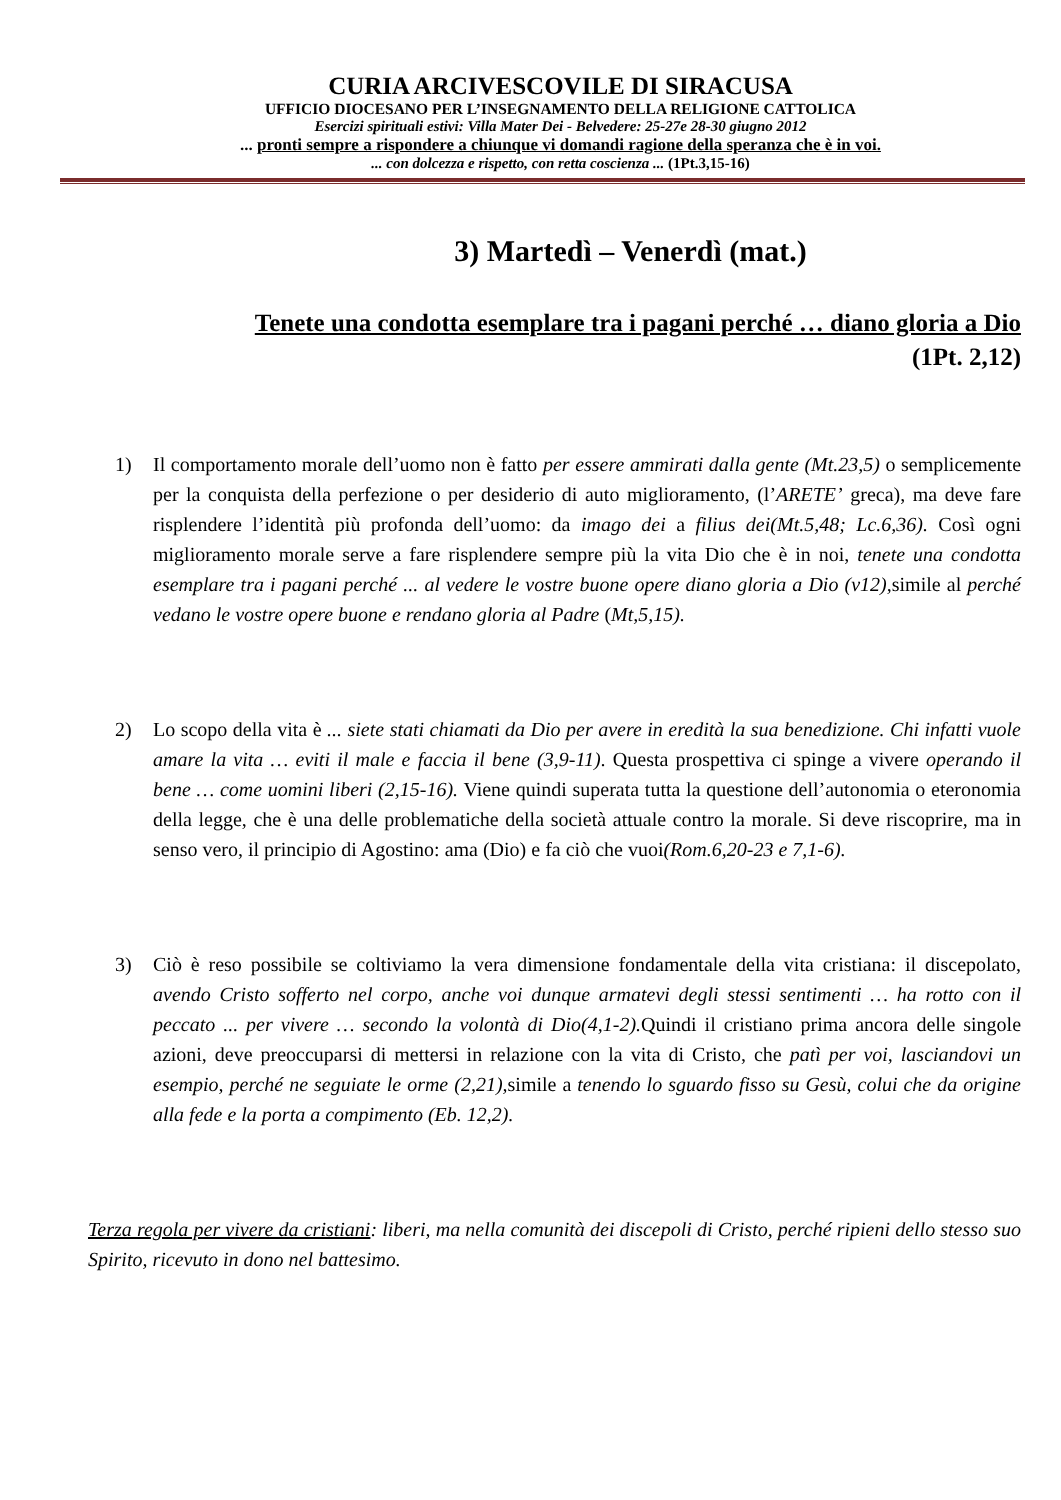CURIA ARCIVESCOVILE DI SIRACUSA
UFFICIO DIOCESANO PER L’INSEGNAMENTO DELLA RELIGIONE CATTOLICA
Esercizi spirituali estivi: Villa Mater Dei - Belvedere: 25-27e 28-30 giugno 2012
... pronti sempre a rispondere a chiunque vi domandi ragione della speranza che è in voi.
... con dolcezza e rispetto, con retta coscienza ... (1Pt.3,15-16)
3) Martedì – Venerdì (mat.)
Tenete una condotta esemplare tra i pagani perché … diano gloria a Dio
(1Pt. 2,12)
1) Il comportamento morale dell’uomo non è fatto per essere ammirati dalla gente (Mt.23,5) o semplicemente per la conquista della perfezione o per desiderio di auto miglioramento, (l’ARETE’ greca), ma deve fare risplendere l’identità più profonda dell’uomo: da imago dei a filius dei(Mt.5,48; Lc.6,36). Così ogni miglioramento morale serve a fare risplendere sempre più la vita Dio che è in noi, tenete una condotta esemplare tra i pagani perché ... al vedere le vostre buone opere diano gloria a Dio (v12), simile al perché vedano le vostre opere buone e rendano gloria al Padre (Mt,5,15).
2) Lo scopo della vita è ... siete stati chiamati da Dio per avere in eredità la sua benedizione. Chi infatti vuole amare la vita … eviti il male e faccia il bene (3,9-11). Questa prospettiva ci spinge a vivere operando il bene … come uomini liberi (2,15-16). Viene quindi superata tutta la questione dell’autonomia o eteronomia della legge, che è una delle problematiche della società attuale contro la morale. Si deve riscoprire, ma in senso vero, il principio di Agostino: ama (Dio) e fa ciò che vuoi(Rom.6,20-23 e 7,1-6).
3) Ciò è reso possibile se coltiviamo la vera dimensione fondamentale della vita cristiana: il discepolato, avendo Cristo sofferto nel corpo, anche voi dunque armatevi degli stessi sentimenti … ha rotto con il peccato ... per vivere … secondo la volontà di Dio(4,1-2). Quindi il cristiano prima ancora delle singole azioni, deve preoccuparsi di mettersi in relazione con la vita di Cristo, che patì per voi, lasciandovi un esempio, perché ne seguiate le orme (2,21), simile a tenendo lo sguardo fisso su Gesù, colui che da origine alla fede e la porta a compimento (Eb. 12,2).
Terza regola per vivere da cristiani: liberi, ma nella comunità dei discepoli di Cristo, perché ripieni dello stesso suo Spirito, ricevuto in dono nel battesimo.